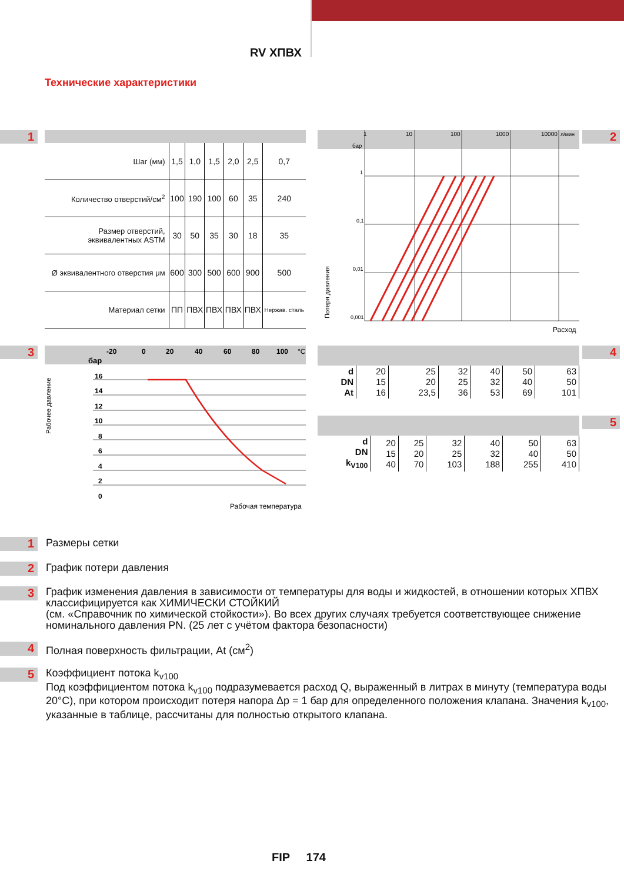RV ХПВХ
Технические характеристики
1 2
3 4
5
| Шаг (мм) | 1,5 | 1,0 | 1,5 | 2,0 | 2,5 | 0,7 |
| Количество отверстий/см<sup>2</sup> | 100 | 190 | 100 | 60 | 35 | 240 |
| Размер отверстий, эквивалентных ASTM | 30 | 50 | 35 | 30 | 18 | 35 |
| Ø эквивалентного отверстия μм | 600 | 300 | 500 | 600 | 900 | 500 |
| Материал сетки | ПП | ПВХ | ПВХ | ПВХ | ПВХ | Нержав. сталь |
1
10
100
1000
10000
л/мин
бар
1
0,1
0,01
0,001
Потеря давления
Расход
-20
0
20
40
60
80
100
°C
бар
16
14
12
10
8
6
4
2
0
Рабочее давление
Рабочая температура
| d DN At | 20 15 16 | 25 20 23,5 | 32 25 36 | 40 32 53 | 50 40 69 | 63 50 101 |
| d DN k<sub>V100</sub> | 20 15 40 | 25 20 70 | 32 25 103 | 40 32 188 | 50 40 255 | 63 50 410 |
1 Размеры сетки
2 График потери давления
3 График изменения давления в зависимости от температуры для воды и жидкостей, в отношении которых ХПВХ классифицируется как ХИМИЧЕСКИ СТОЙКИЙ
(см. «Справочник по химической стойкости»). Во всех других случаях требуется соответствующее снижение номинального давления PN. (25 лет с учётом фактора безопасности)
4 Полная поверхность фильтрации, At (см<sup>2</sup>)
5 Коэффициент потока k<sub>v100</sub>
Под коэффициентом потока k<sub>v100</sub> подразумевается расход Q, выраженный в литрах в минуту (температура воды 20°С), при котором происходит потеря напора Δр = 1 бар для определенного положения клапана. Значения k<sub>v100</sub>, указанные в таблице, рассчитаны для полностью открытого клапана.
FIP 174